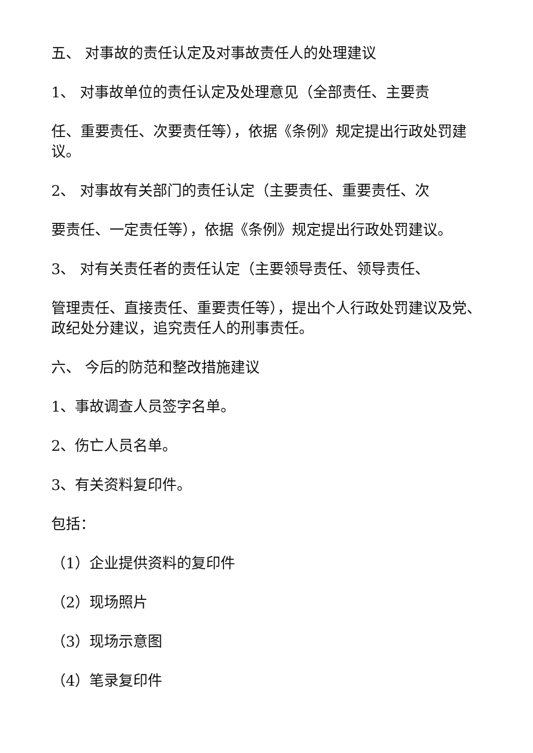五、 对事故的责任认定及对事故责任人的处理建议
1、 对事故单位的责任认定及处理意见（全部责任、主要责
任、重要责任、次要责任等），依据《条例》规定提出行政处罚建议。
2、 对事故有关部门的责任认定（主要责任、重要责任、次
要责任、一定责任等），依据《条例》规定提出行政处罚建议。
3、 对有关责任者的责任认定（主要领导责任、领导责任、
管理责任、直接责任、重要责任等），提出个人行政处罚建议及党、政纪处分建议，追究责任人的刑事责任。
六、 今后的防范和整改措施建议
1、事故调查人员签字名单。
2、伤亡人员名单。
3、有关资料复印件。
包括：
（1）企业提供资料的复印件
（2）现场照片
（3）现场示意图
（4）笔录复印件